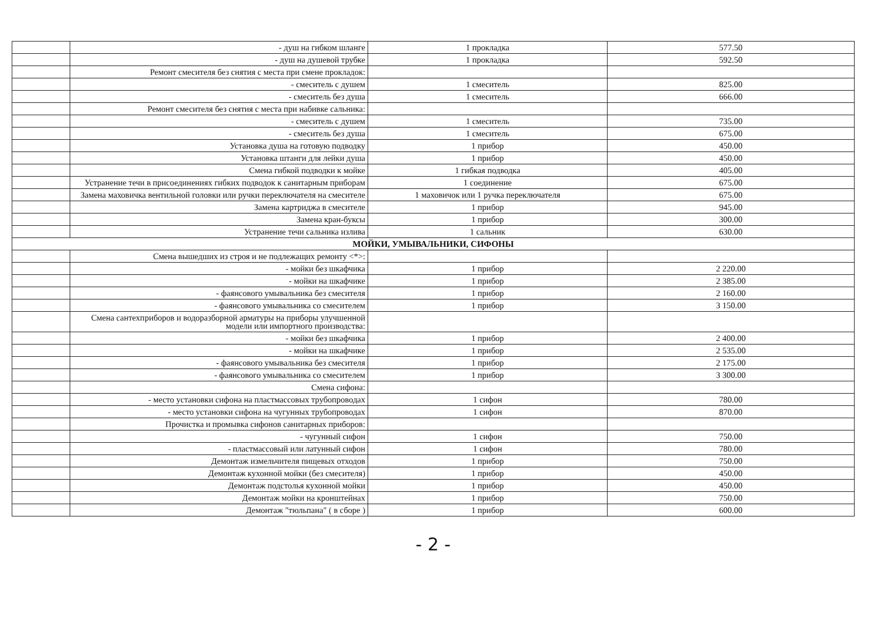| | - душ на гибком шланге | 1 прокладка | 577.50 |
| | - душ на душевой трубке | 1 прокладка | 592.50 |
| | Ремонт смесителя без снятия с места при смене прокладок: | | |
| | - смеситель с душем | 1 смеситель | 825.00 |
| | - смеситель без душа | 1 смеситель | 666.00 |
| | Ремонт смесителя без снятия с места при набивке сальника: | | |
| | - смеситель с душем | 1 смеситель | 735.00 |
| | - смеситель без душа | 1 смеситель | 675.00 |
| | Установка душа на готовую подводку | 1 прибор | 450.00 |
| | Установка штанги для лейки душа | 1 прибор | 450.00 |
| | Смена гибкой подводки к мойке | 1 гибкая подводка | 405.00 |
| | Устранение течи в присоединениях гибких подводок к санитарным приборам | 1 соединение | 675.00 |
| | Замена маховичка вентильной головки или ручки переключателя на смесителе | 1 маховичок или 1 ручка переключателя | 675.00 |
| | Замена картриджа в смесителе | 1 прибор | 945.00 |
| | Замена кран-буксы | 1 прибор | 300.00 |
| | Устранение течи сальника излива | 1 сальник | 630.00 |
| МОЙКИ, УМЫВАЛЬНИКИ, СИФОНЫ | | | |
| | Смена вышедших из строя и не подлежащих ремонту <*>: | | |
| | - мойки без шкафчика | 1 прибор | 2 220.00 |
| | - мойки на шкафчике | 1 прибор | 2 385.00 |
| | - фаянсового умывальника без смесителя | 1 прибор | 2 160.00 |
| | - фаянсового умывальника со смесителем | 1 прибор | 3 150.00 |
| | Смена сантехприборов и водоразборной арматуры на приборы улучшенной модели или импортного производства: | | |
| | - мойки без шкафчика | 1 прибор | 2 400.00 |
| | - мойки на шкафчике | 1 прибор | 2 535.00 |
| | - фаянсового умывальника без смесителя | 1 прибор | 2 175.00 |
| | - фаянсового умывальника со смесителем | 1 прибор | 3 300.00 |
| | Смена сифона: | | |
| | - место установки сифона на пластмассовых трубопроводах | 1 сифон | 780.00 |
| | - место установки сифона на чугунных трубопроводах | 1 сифон | 870.00 |
| | Прочистка и промывка сифонов санитарных приборов: | | |
| | - чугунный сифон | 1 сифон | 750.00 |
| | - пластмассовый или латунный сифон | 1 сифон | 780.00 |
| | Демонтаж измельчителя пищевых отходов | 1 прибор | 750.00 |
| | Демонтаж кухонной мойки (без смесителя) | 1 прибор | 450.00 |
| | Демонтаж подстолья кухонной мойки | 1 прибор | 450.00 |
| | Демонтаж мойки на кронштейнах | 1 прибор | 750.00 |
| | Демонтаж "тюльпана" ( в сборе ) | 1 прибор | 600.00 |
- 2 -